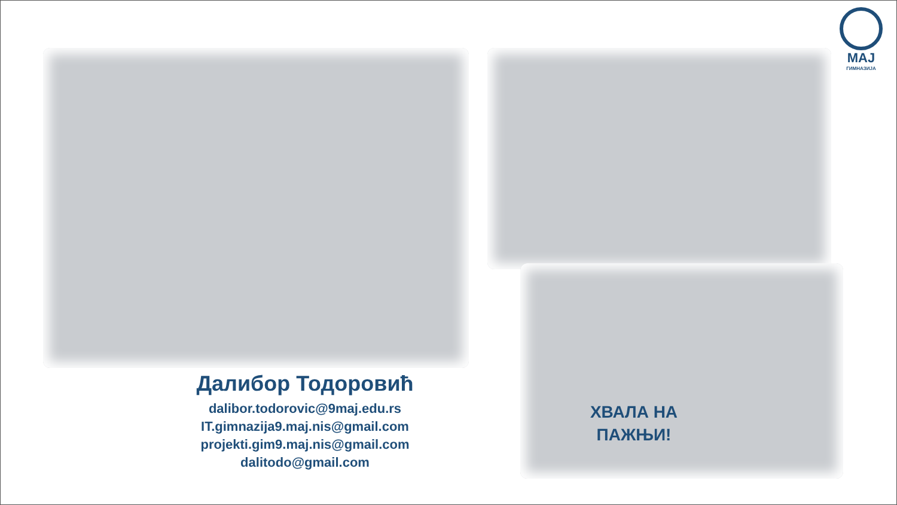MAJ
ГИМНАЗИЈА
Далибор Тодоровић
dalibor.todorovic@9maj.edu.rs
IT.gimnazija9.maj.nis@gmail.com
projekti.gim9.maj.nis@gmail.com
dalitodo@gmail.com
ХВАЛА НА
ПАЖЊИ!